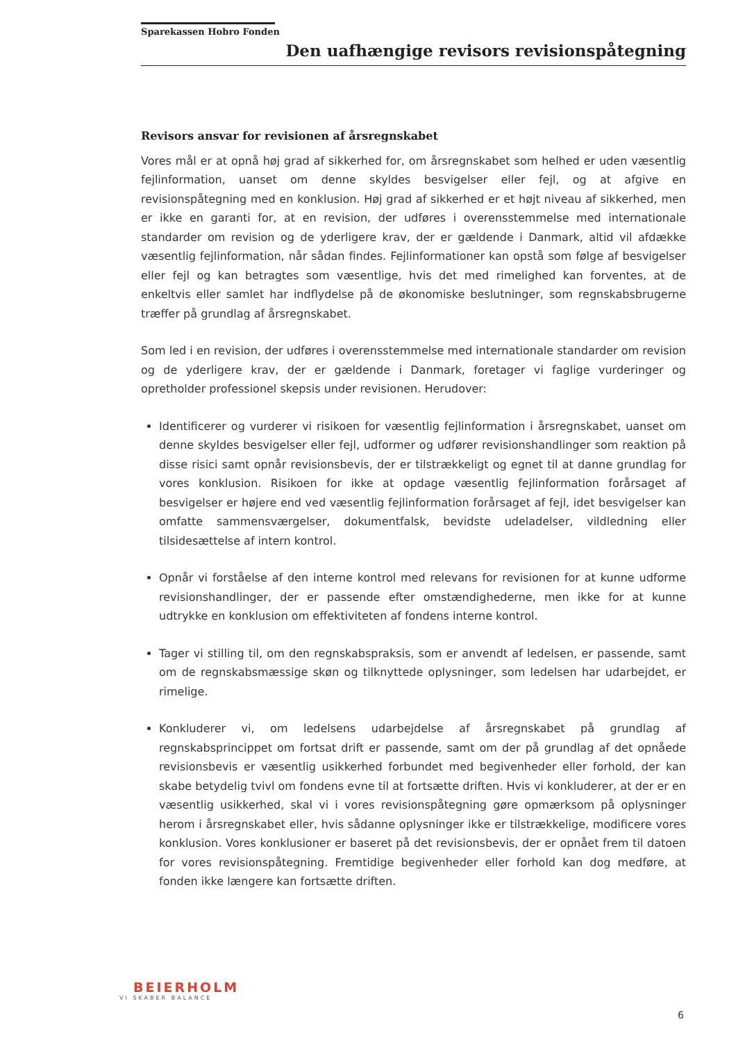Sparekassen Hobro Fonden
Den uafhængige revisors revisionspåtegning
Revisors ansvar for revisionen af årsregnskabet
Vores mål er at opnå høj grad af sikkerhed for, om årsregnskabet som helhed er uden væsentlig fejlinformation, uanset om denne skyldes besvigelser eller fejl, og at afgive en revisionspåtegning med en konklusion. Høj grad af sikkerhed er et højt niveau af sikkerhed, men er ikke en garanti for, at en revision, der udføres i overensstemmelse med internationale standarder om revision og de yderligere krav, der er gældende i Danmark, altid vil afdække væsentlig fejlinformation, når sådan findes. Fejlinformationer kan opstå som følge af besvigelser eller fejl og kan betragtes som væsentlige, hvis det med rimelighed kan forventes, at de enkeltvis eller samlet har indflydelse på de økonomiske beslutninger, som regnskabsbrugerne træffer på grundlag af årsregnskabet.
Som led i en revision, der udføres i overensstemmelse med internationale standarder om revision og de yderligere krav, der er gældende i Danmark, foretager vi faglige vurderinger og opretholder professionel skepsis under revisionen. Herudover:
Identificerer og vurderer vi risikoen for væsentlig fejlinformation i årsregnskabet, uanset om denne skyldes besvigelser eller fejl, udformer og udfører revisionshandlinger som reaktion på disse risici samt opnår revisionsbevis, der er tilstrækkeligt og egnet til at danne grundlag for vores konklusion. Risikoen for ikke at opdage væsentlig fejlinformation forårsaget af besvigelser er højere end ved væsentlig fejlinformation forårsaget af fejl, idet besvigelser kan omfatte sammensværgelser, dokumentfalsk, bevidste udeladelser, vildledning eller tilsidesættelse af intern kontrol.
Opnår vi forståelse af den interne kontrol med relevans for revisionen for at kunne udforme revisionshandlinger, der er passende efter omstændighederne, men ikke for at kunne udtrykke en konklusion om effektiviteten af fondens interne kontrol.
Tager vi stilling til, om den regnskabspraksis, som er anvendt af ledelsen, er passende, samt om de regnskabsmæssige skøn og tilknyttede oplysninger, som ledelsen har udarbejdet, er rimelige.
Konkluderer vi, om ledelsens udarbejdelse af årsregnskabet på grundlag af regnskabsprincippet om fortsat drift er passende, samt om der på grundlag af det opnåede revisionsbevis er væsentlig usikkerhed forbundet med begivenheder eller forhold, der kan skabe betydelig tvivl om fondens evne til at fortsætte driften. Hvis vi konkluderer, at der er en væsentlig usikkerhed, skal vi i vores revisionspåtegning gøre opmærksom på oplysninger herom i årsregnskabet eller, hvis sådanne oplysninger ikke er tilstrækkelige, modificere vores konklusion. Vores konklusioner er baseret på det revisionsbevis, der er opnået frem til datoen for vores revisionspåtegning. Fremtidige begivenheder eller forhold kan dog medføre, at fonden ikke længere kan fortsætte driften.
BEIERHOLM
VI SKABER BALANCE
6